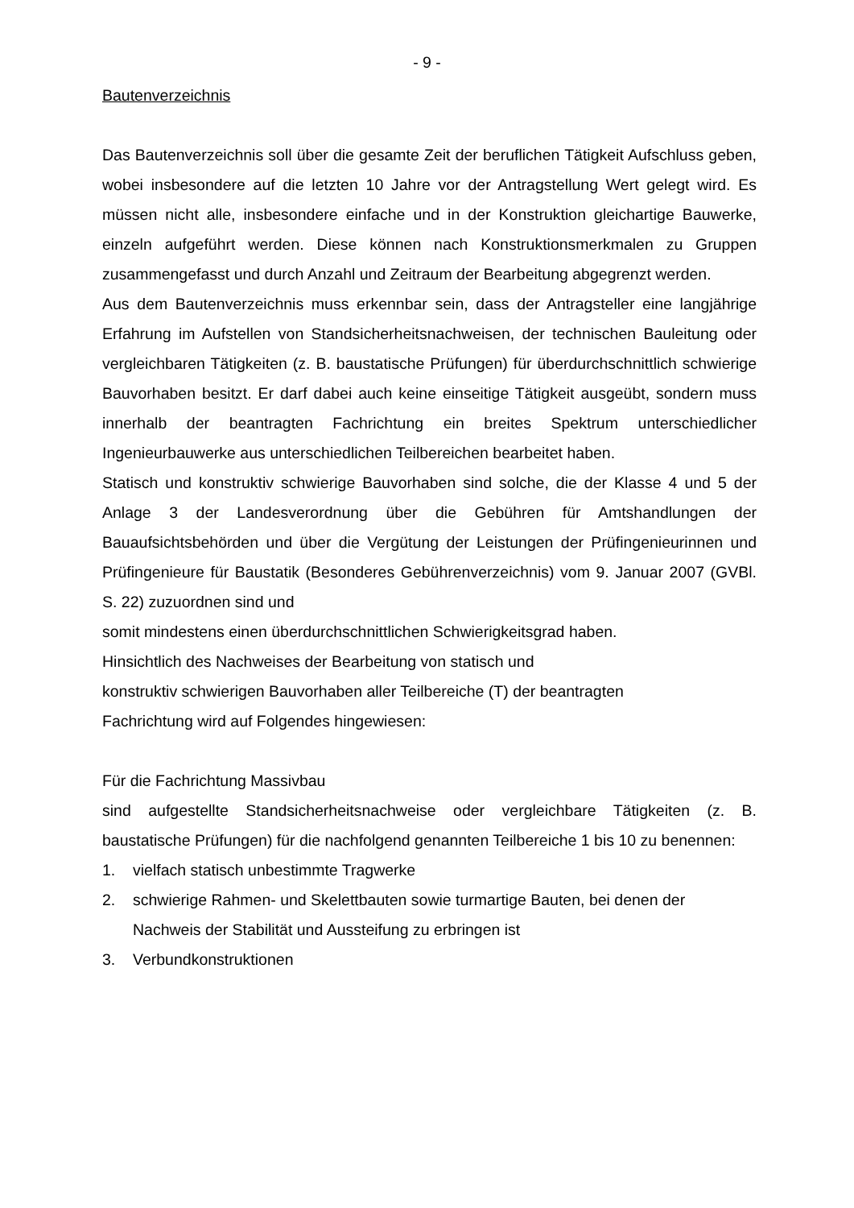- 9 -
Bautenverzeichnis
Das Bautenverzeichnis soll über die gesamte Zeit der beruflichen Tätigkeit Aufschluss geben, wobei insbesondere auf die letzten 10 Jahre vor der Antragstellung Wert gelegt wird. Es müssen nicht alle, insbesondere einfache und in der Konstruktion gleichartige Bauwerke, einzeln aufgeführt werden. Diese können nach Konstruktionsmerkmalen zu Gruppen zusammengefasst und durch Anzahl und Zeitraum der Bearbeitung abgegrenzt werden.
Aus dem Bautenverzeichnis muss erkennbar sein, dass der Antragsteller eine langjährige Erfahrung im Aufstellen von Standsicherheitsnachweisen, der technischen Bauleitung oder vergleichbaren Tätigkeiten (z. B. baustatische Prüfungen) für überdurchschnittlich schwierige Bauvorhaben besitzt. Er darf dabei auch keine einseitige Tätigkeit ausgeübt, sondern muss innerhalb der beantragten Fachrichtung ein breites Spektrum unterschiedlicher Ingenieurbauwerke aus unterschiedlichen Teilbereichen bearbeitet haben.
Statisch und konstruktiv schwierige Bauvorhaben sind solche, die der Klasse 4 und 5 der Anlage 3 der Landesverordnung über die Gebühren für Amtshandlungen der Bauaufsichtsbehörden und über die Vergütung der Leistungen der Prüfingenieurinnen und Prüfingenieure für Baustatik (Besonderes Gebührenverzeichnis) vom 9. Januar 2007 (GVBl. S. 22) zuzuordnen sind und
somit mindestens einen überdurchschnittlichen Schwierigkeitsgrad haben.
Hinsichtlich des Nachweises der Bearbeitung von statisch und
konstruktiv schwierigen Bauvorhaben aller Teilbereiche (T) der beantragten
Fachrichtung wird auf Folgendes hingewiesen:
Für die Fachrichtung Massivbau
sind aufgestellte Standsicherheitsnachweise oder vergleichbare Tätigkeiten (z. B. baustatische Prüfungen) für die nachfolgend genannten Teilbereiche 1 bis 10 zu benennen:
1. vielfach statisch unbestimmte Tragwerke
2. schwierige Rahmen- und Skelettbauten sowie turmartige Bauten, bei denen der Nachweis der Stabilität und Aussteifung zu erbringen ist
3. Verbundkonstruktionen